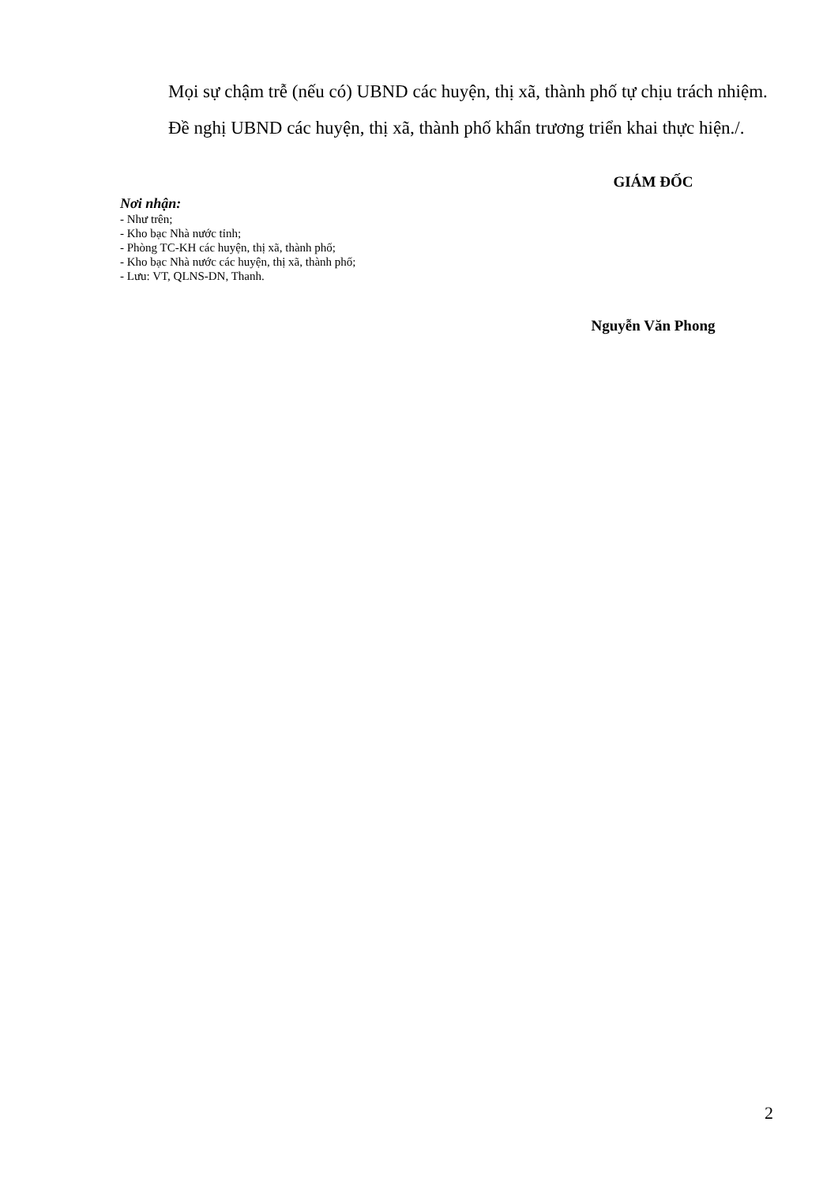Mọi sự chậm trễ (nếu có) UBND các huyện, thị xã, thành phố tự chịu trách nhiệm.
Đề nghị UBND các huyện, thị xã, thành phố khẩn trương triển khai thực hiện./.
Nơi nhận:
- Như trên;
- Kho bạc Nhà nước tỉnh;
- Phòng TC-KH các huyện, thị xã, thành phố;
- Kho bạc Nhà nước các huyện, thị xã, thành phố;
- Lưu: VT, QLNS-DN, Thanh.
GIÁM ĐỐC
Nguyễn Văn Phong
2